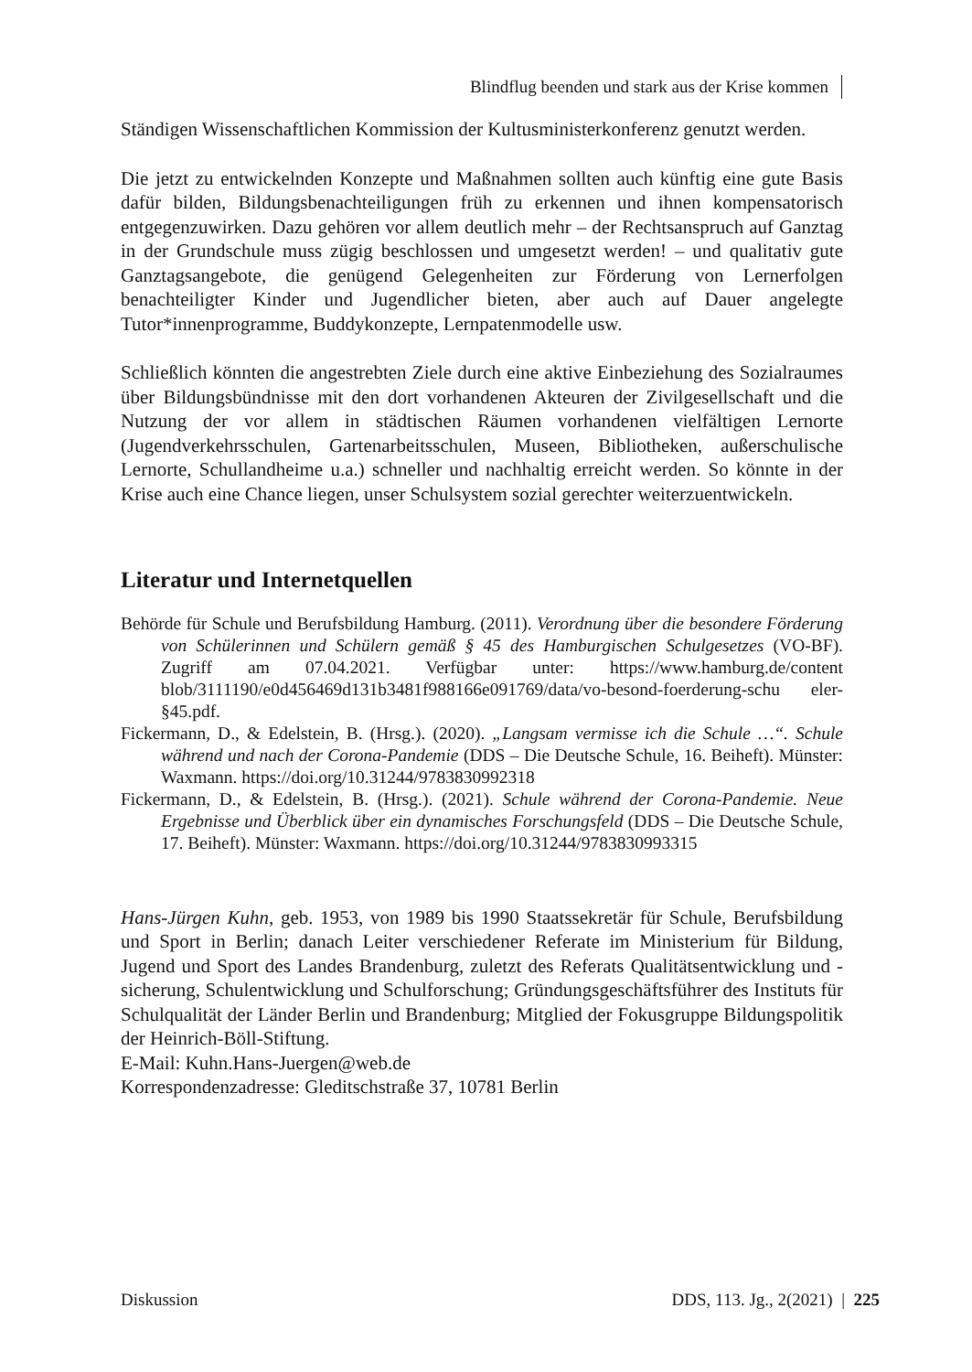Blindflug beenden und stark aus der Krise kommen
Ständigen Wissenschaftlichen Kommission der Kultusministerkonferenz genutzt werden.
Die jetzt zu entwickelnden Konzepte und Maßnahmen sollten auch künftig eine gute Basis dafür bilden, Bildungsbenachteiligungen früh zu erkennen und ihnen kompensatorisch entgegenzuwirken. Dazu gehören vor allem deutlich mehr – der Rechtsanspruch auf Ganztag in der Grundschule muss zügig beschlossen und umgesetzt werden! – und qualitativ gute Ganztagsangebote, die genügend Gelegenheiten zur Förderung von Lernerfolgen benachteiligter Kinder und Jugendlicher bieten, aber auch auf Dauer angelegte Tutor*innenprogramme, Buddykonzepte, Lernpatenmodelle usw.
Schließlich könnten die angestrebten Ziele durch eine aktive Einbeziehung des Sozialraumes über Bildungsbündnisse mit den dort vorhandenen Akteuren der Zivilgesellschaft und die Nutzung der vor allem in städtischen Räumen vorhandenen vielfältigen Lernorte (Jugendverkehrsschulen, Gartenarbeitsschulen, Museen, Bibliotheken, außerschulische Lernorte, Schullandheime u.a.) schneller und nachhaltig erreicht werden. So könnte in der Krise auch eine Chance liegen, unser Schulsystem sozial gerechter weiterzuentwickeln.
Literatur und Internetquellen
Behörde für Schule und Berufsbildung Hamburg. (2011). Verordnung über die besondere Förderung von Schülerinnen und Schülern gemäß § 45 des Hamburgischen Schulgesetzes (VO-BF). Zugriff am 07.04.2021. Verfügbar unter: https://www.hamburg.de/content blob/3111190/e0d456469d131b3481f988166e091769/data/vo-besond-foerderung-schu eler-§45.pdf.
Fickermann, D., & Edelstein, B. (Hrsg.). (2020). „Langsam vermisse ich die Schule …“. Schule während und nach der Corona-Pandemie (DDS – Die Deutsche Schule, 16. Beiheft). Münster: Waxmann. https://doi.org/10.31244/9783830992318
Fickermann, D., & Edelstein, B. (Hrsg.). (2021). Schule während der Corona-Pandemie. Neue Ergebnisse und Überblick über ein dynamisches Forschungsfeld (DDS – Die Deutsche Schule, 17. Beiheft). Münster: Waxmann. https://doi.org/10.31244/9783830993315
Hans-Jürgen Kuhn, geb. 1953, von 1989 bis 1990 Staatssekretär für Schule, Berufsbildung und Sport in Berlin; danach Leiter verschiedener Referate im Ministerium für Bildung, Jugend und Sport des Landes Brandenburg, zuletzt des Referats Qualitätsentwicklung und -sicherung, Schulentwicklung und Schulforschung; Gründungsgeschäftsführer des Instituts für Schulqualität der Länder Berlin und Brandenburg; Mitglied der Fokusgruppe Bildungspolitik der Heinrich-Böll-Stiftung.
E-Mail: Kuhn.Hans-Juergen@web.de
Korrespondenzadresse: Gleditschstraße 37, 10781 Berlin
Diskussion DDS, 113. Jg., 2(2021) | 225